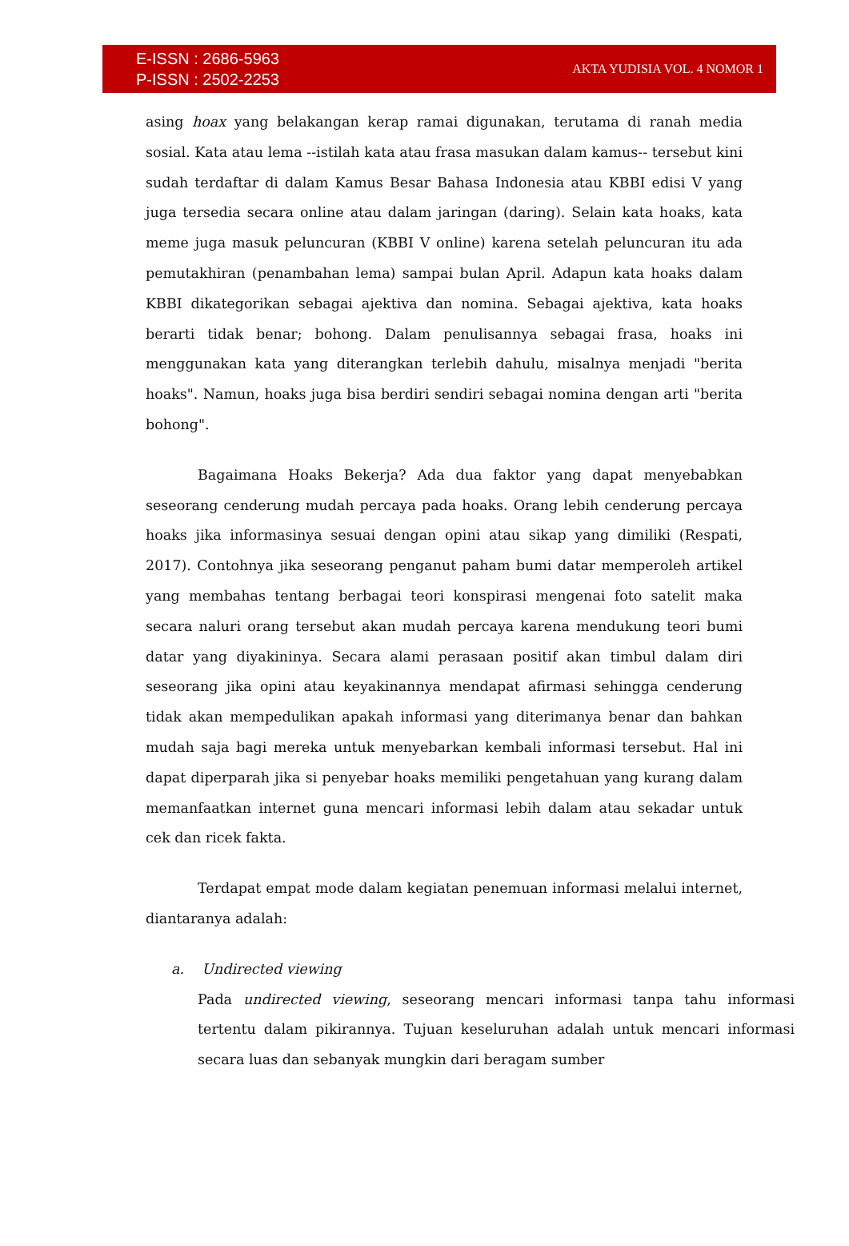E-ISSN : 2686-5963
P-ISSN : 2502-2253
AKTA YUDISIA VOL. 4 NOMOR 1
asing hoax yang belakangan kerap ramai digunakan, terutama di ranah media sosial. Kata atau lema --istilah kata atau frasa masukan dalam kamus-- tersebut kini sudah terdaftar di dalam Kamus Besar Bahasa Indonesia atau KBBI edisi V yang juga tersedia secara online atau dalam jaringan (daring). Selain kata hoaks, kata meme juga masuk peluncuran (KBBI V online) karena setelah peluncuran itu ada pemutakhiran (penambahan lema) sampai bulan April. Adapun kata hoaks dalam KBBI dikategorikan sebagai ajektiva dan nomina. Sebagai ajektiva, kata hoaks berarti tidak benar; bohong. Dalam penulisannya sebagai frasa, hoaks ini menggunakan kata yang diterangkan terlebih dahulu, misalnya menjadi "berita hoaks". Namun, hoaks juga bisa berdiri sendiri sebagai nomina dengan arti "berita bohong".
Bagaimana Hoaks Bekerja? Ada dua faktor yang dapat menyebabkan seseorang cenderung mudah percaya pada hoaks. Orang lebih cenderung percaya hoaks jika informasinya sesuai dengan opini atau sikap yang dimiliki (Respati, 2017). Contohnya jika seseorang penganut paham bumi datar memperoleh artikel yang membahas tentang berbagai teori konspirasi mengenai foto satelit maka secara naluri orang tersebut akan mudah percaya karena mendukung teori bumi datar yang diyakininya. Secara alami perasaan positif akan timbul dalam diri seseorang jika opini atau keyakinannya mendapat afirmasi sehingga cenderung tidak akan mempedulikan apakah informasi yang diterimanya benar dan bahkan mudah saja bagi mereka untuk menyebarkan kembali informasi tersebut. Hal ini dapat diperparah jika si penyebar hoaks memiliki pengetahuan yang kurang dalam memanfaatkan internet guna mencari informasi lebih dalam atau sekadar untuk cek dan ricek fakta.
Terdapat empat mode dalam kegiatan penemuan informasi melalui internet, diantaranya adalah:
a. Undirected viewing
Pada undirected viewing, seseorang mencari informasi tanpa tahu informasi tertentu dalam pikirannya. Tujuan keseluruhan adalah untuk mencari informasi secara luas dan sebanyak mungkin dari beragam sumber